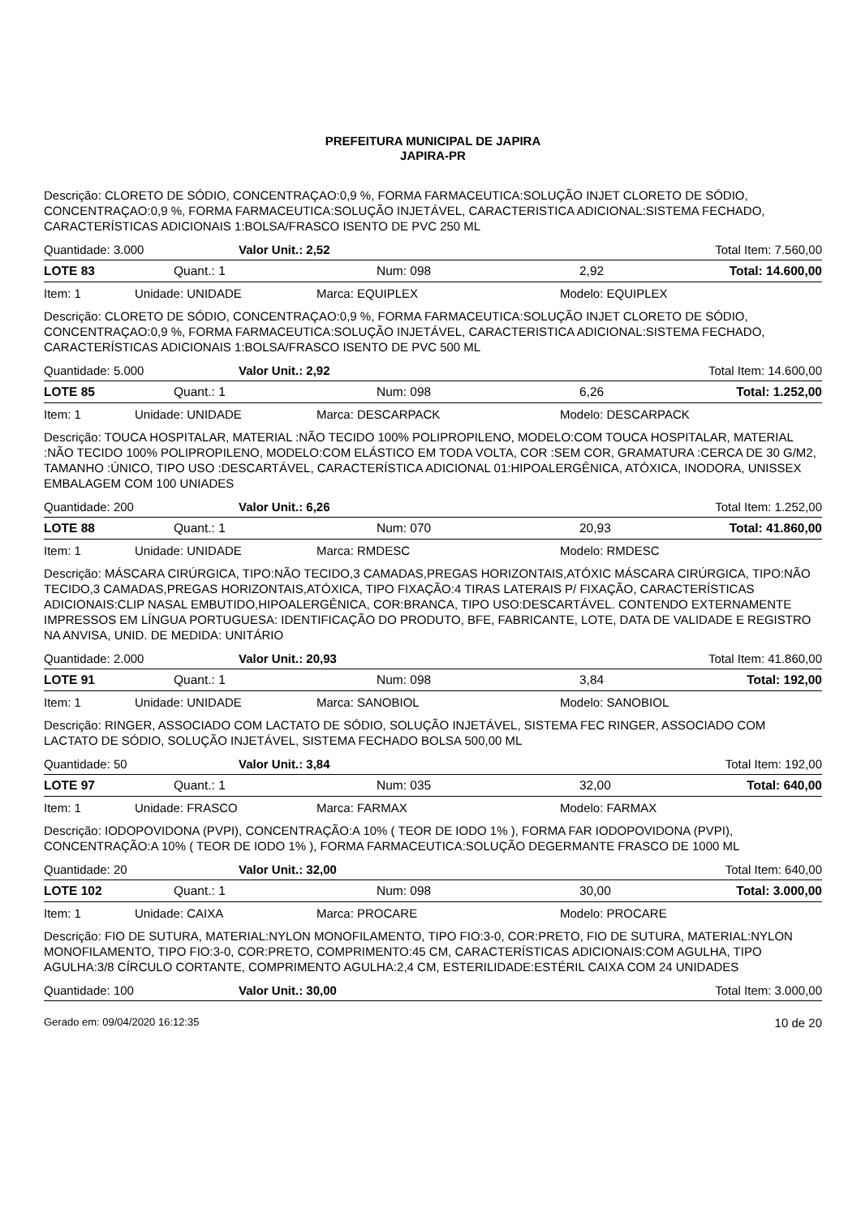PREFEITURA MUNICIPAL DE JAPIRA
JAPIRA-PR
Descrição: CLORETO DE SÓDIO, CONCENTRAÇAO:0,9 %, FORMA FARMACEUTICA:SOLUÇÃO INJET CLORETO DE SÓDIO, CONCENTRAÇAO:0,9 %, FORMA FARMACEUTICA:SOLUÇÃO INJETÁVEL, CARACTERISTICA ADICIONAL:SISTEMA FECHADO, CARACTERÍSTICAS ADICIONAIS 1:BOLSA/FRASCO ISENTO DE PVC 250 ML
Quantidade: 3.000 Valor Unit.: 2,52 Total Item: 7.560,00
LOTE 83 Quant.: 1 Num: 098 2,92 Total: 14.600,00
Item: 1 Unidade: UNIDADE Marca: EQUIPLEX Modelo: EQUIPLEX
Descrição: CLORETO DE SÓDIO, CONCENTRAÇAO:0,9 %, FORMA FARMACEUTICA:SOLUÇÃO INJET CLORETO DE SÓDIO, CONCENTRAÇAO:0,9 %, FORMA FARMACEUTICA:SOLUÇÃO INJETÁVEL, CARACTERISTICA ADICIONAL:SISTEMA FECHADO, CARACTERÍSTICAS ADICIONAIS 1:BOLSA/FRASCO ISENTO DE PVC 500 ML
Quantidade: 5.000 Valor Unit.: 2,92 Total Item: 14.600,00
LOTE 85 Quant.: 1 Num: 098 6,26 Total: 1.252,00
Item: 1 Unidade: UNIDADE Marca: DESCARPACK Modelo: DESCARPACK
Descrição: TOUCA HOSPITALAR, MATERIAL :NÃO TECIDO 100% POLIPROPILENO, MODELO:COM TOUCA HOSPITALAR, MATERIAL :NÃO TECIDO 100% POLIPROPILENO, MODELO:COM ELÁSTICO EM TODA VOLTA, COR :SEM COR, GRAMATURA :CERCA DE 30 G/M2, TAMANHO :ÚNICO, TIPO USO :DESCARTÁVEL, CARACTERÍSTICA ADICIONAL 01:HIPOALERGÊNICA, ATÓXICA, INODORA, UNISSEX EMBALAGEM COM 100 UNIADES
Quantidade: 200 Valor Unit.: 6,26 Total Item: 1.252,00
LOTE 88 Quant.: 1 Num: 070 20,93 Total: 41.860,00
Item: 1 Unidade: UNIDADE Marca: RMDESC Modelo: RMDESC
Descrição: MÁSCARA CIRÚRGICA, TIPO:NÃO TECIDO,3 CAMADAS,PREGAS HORIZONTAIS,ATÓXIC MÁSCARA CIRÚRGICA, TIPO:NÃO TECIDO,3 CAMADAS,PREGAS HORIZONTAIS,ATÓXICA, TIPO FIXAÇÃO:4 TIRAS LATERAIS P/ FIXAÇÃO, CARACTERÍSTICAS ADICIONAIS:CLIP NASAL EMBUTIDO,HIPOALERGÊNICA, COR:BRANCA, TIPO USO:DESCARTÁVEL. CONTENDO EXTERNAMENTE IMPRESSOS EM LÍNGUA PORTUGUESA: IDENTIFICAÇÃO DO PRODUTO, BFE, FABRICANTE, LOTE, DATA DE VALIDADE E REGISTRO NA ANVISA, UNID. DE MEDIDA: UNITÁRIO
Quantidade: 2.000 Valor Unit.: 20,93 Total Item: 41.860,00
LOTE 91 Quant.: 1 Num: 098 3,84 Total: 192,00
Item: 1 Unidade: UNIDADE Marca: SANOBIOL Modelo: SANOBIOL
Descrição: RINGER, ASSOCIADO COM LACTATO DE SÓDIO, SOLUÇÃO INJETÁVEL, SISTEMA FEC RINGER, ASSOCIADO COM LACTATO DE SÓDIO, SOLUÇÃO INJETÁVEL, SISTEMA FECHADO BOLSA 500,00 ML
Quantidade: 50 Valor Unit.: 3,84 Total Item: 192,00
LOTE 97 Quant.: 1 Num: 035 32,00 Total: 640,00
Item: 1 Unidade: FRASCO Marca: FARMAX Modelo: FARMAX
Descrição: IODOPOVIDONA (PVPI), CONCENTRAÇÃO:A 10% ( TEOR DE IODO 1% ), FORMA FAR IODOPOVIDONA (PVPI), CONCENTRAÇÃO:A 10% ( TEOR DE IODO 1% ), FORMA FARMACEUTICA:SOLUÇÃO DEGERMANTE FRASCO DE 1000 ML
Quantidade: 20 Valor Unit.: 32,00 Total Item: 640,00
LOTE 102 Quant.: 1 Num: 098 30,00 Total: 3.000,00
Item: 1 Unidade: CAIXA Marca: PROCARE Modelo: PROCARE
Descrição: FIO DE SUTURA, MATERIAL:NYLON MONOFILAMENTO, TIPO FIO:3-0, COR:PRETO, FIO DE SUTURA, MATERIAL:NYLON MONOFILAMENTO, TIPO FIO:3-0, COR:PRETO, COMPRIMENTO:45 CM, CARACTERÍSTICAS ADICIONAIS:COM AGULHA, TIPO AGULHA:3/8 CÍRCULO CORTANTE, COMPRIMENTO AGULHA:2,4 CM, ESTERILIDADE:ESTÉRIL CAIXA COM 24 UNIDADES
Quantidade: 100 Valor Unit.: 30,00 Total Item: 3.000,00
Gerado em: 09/04/2020 16:12:35 10 de 20